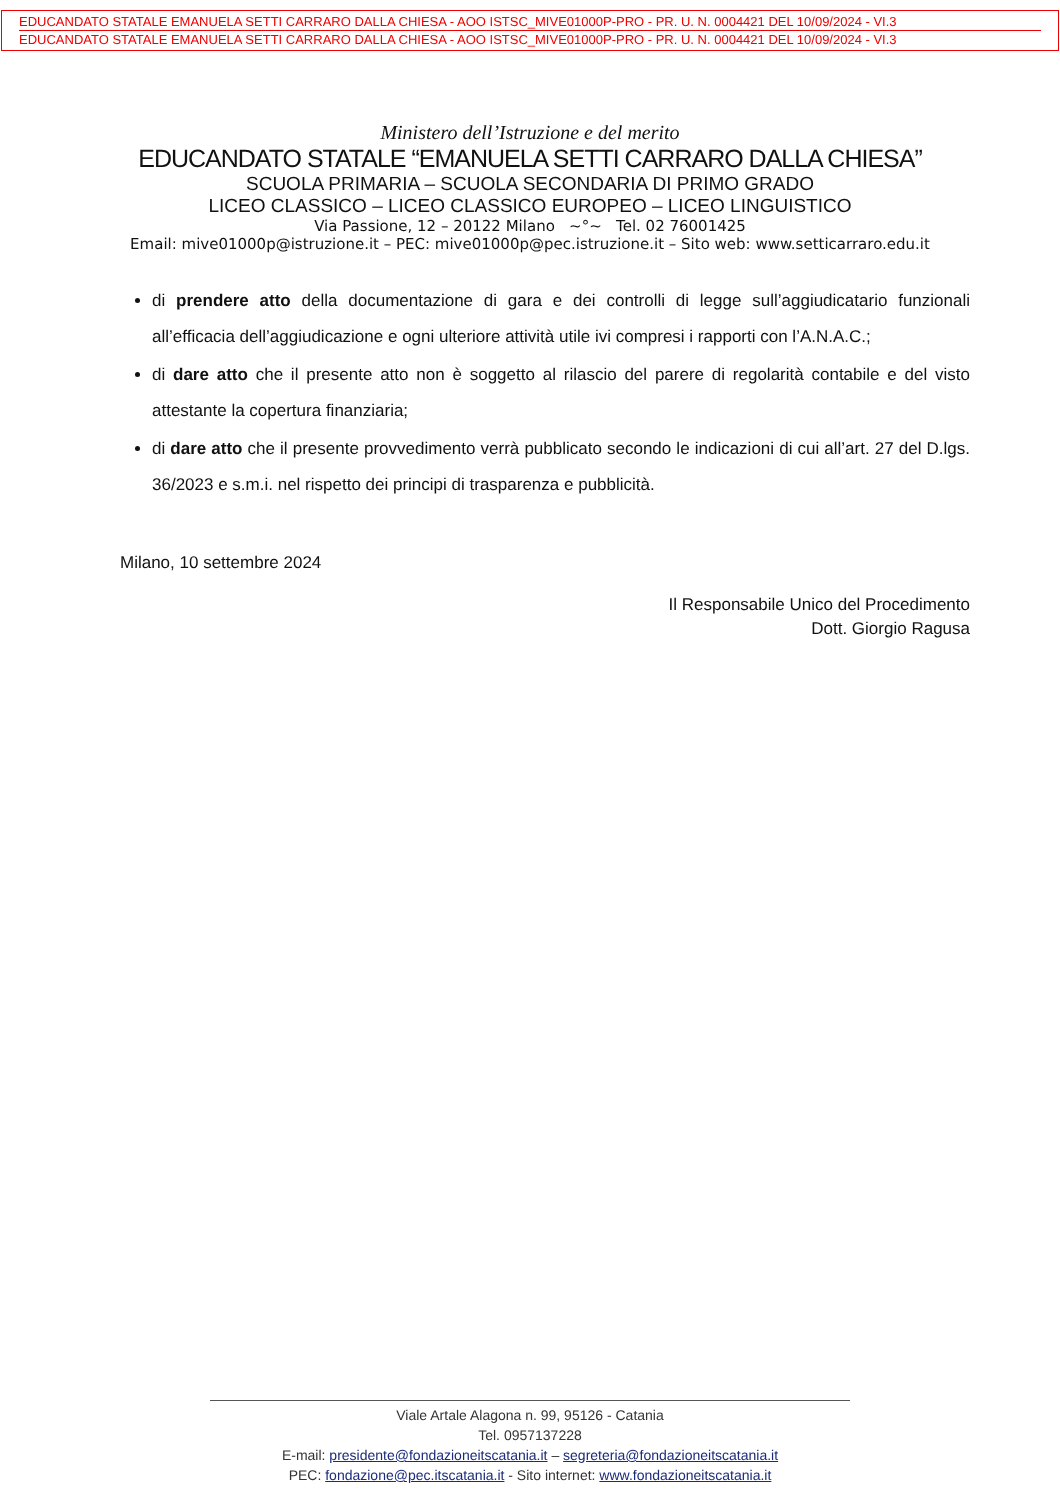EDUCANDATO STATALE EMANUELA SETTI CARRARO DALLA CHIESA - AOO ISTSC_MIVE01000P-PRO - PR. U. N. 0004421 DEL 10/09/2024 - VI.3
EDUCANDATO STATALE EMANUELA SETTI CARRARO DALLA CHIESA - AOO ISTSC_MIVE01000P-PRO - PR. U. N. 0004421 DEL 10/09/2024 - VI.3
Ministero dell’Istruzione e del merito
EDUCANDATO STATALE “EMANUELA SETTI CARRARO DALLA CHIESA”
SCUOLA PRIMARIA – SCUOLA SECONDARIA DI PRIMO GRADO
LICEO CLASSICO – LICEO CLASSICO EUROPEO – LICEO LINGUISTICO
Via Passione, 12 – 20122 Milano ~°~ Tel. 02 76001425
Email: mive01000p@istruzione.it – PEC: mive01000p@pec.istruzione.it – Sito web: www.setticarraro.edu.it
di prendere atto della documentazione di gara e dei controlli di legge sull’aggiudicatario funzionali all’efficacia dell’aggiudicazione e ogni ulteriore attività utile ivi compresi i rapporti con l’A.N.A.C.;
di dare atto che il presente atto non è soggetto al rilascio del parere di regolarità contabile e del visto attestante la copertura finanziaria;
di dare atto che il presente provvedimento verrà pubblicato secondo le indicazioni di cui all’art. 27 del D.lgs. 36/2023 e s.m.i. nel rispetto dei principi di trasparenza e pubblicità.
Milano, 10 settembre 2024
Il Responsabile Unico del Procedimento
Dott. Giorgio Ragusa
Viale Artale Alagona n. 99, 95126 - Catania
Tel. 0957137228
E-mail: presidente@fondazioneitscatania.it – segreteria@fondazioneitscatania.it
PEC: fondazione@pec.itscatania.it - Sito internet: www.fondazioneitscatania.it